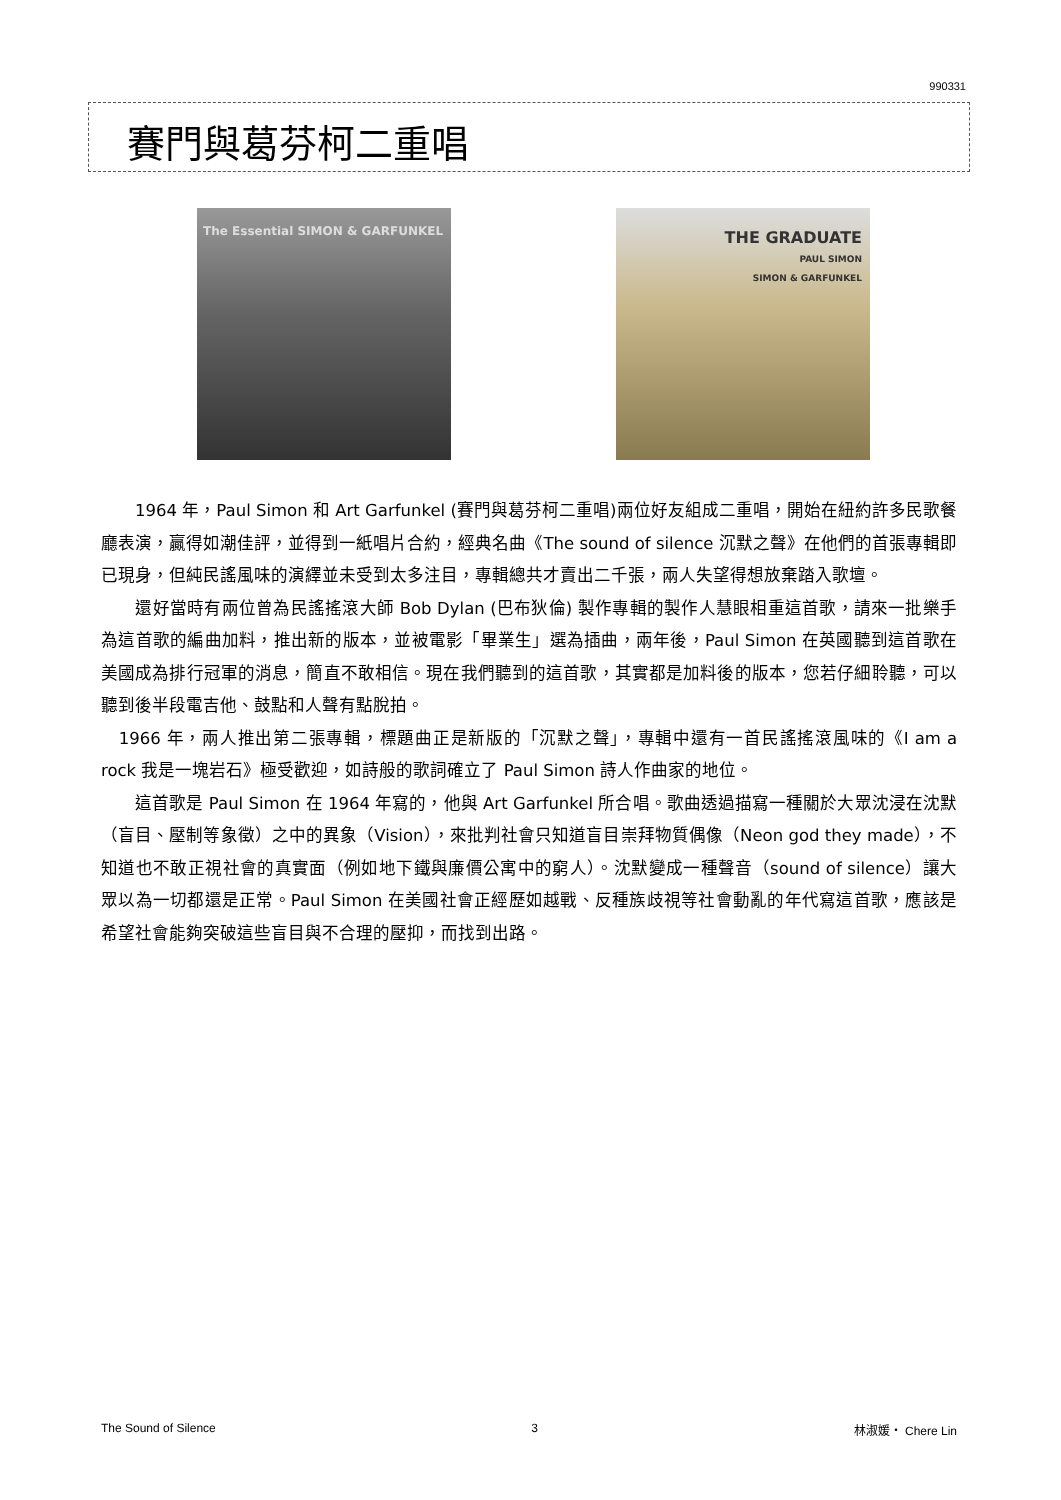990331
賽門與葛芬柯二重唱
The Essential SIMON & GARFUNKEL
THE GRADUATE
PAUL SIMON
SIMON & GARFUNKEL
　　1964 年，Paul Simon 和 Art Garfunkel (賽門與葛芬柯二重唱)兩位好友組成二重唱，開始在紐約許多民歌餐廳表演，贏得如潮佳評，並得到一紙唱片合約，經典名曲《The sound of silence 沉默之聲》在他們的首張專輯即已現身，但純民謠風味的演繹並未受到太多注目，專輯總共才賣出二千張，兩人失望得想放棄踏入歌壇。
　　還好當時有兩位曾為民謠搖滾大師 Bob Dylan (巴布狄倫) 製作專輯的製作人慧眼相重這首歌，請來一批樂手為這首歌的編曲加料，推出新的版本，並被電影「畢業生」選為插曲，兩年後，Paul Simon 在英國聽到這首歌在美國成為排行冠軍的消息，簡直不敢相信。現在我們聽到的這首歌，其實都是加料後的版本，您若仔細聆聽，可以聽到後半段電吉他、鼓點和人聲有點脫拍。
　1966 年，兩人推出第二張專輯，標題曲正是新版的「沉默之聲」，專輯中還有一首民謠搖滾風味的《I am a rock 我是一塊岩石》極受歡迎，如詩般的歌詞確立了 Paul Simon 詩人作曲家的地位。
　　這首歌是 Paul Simon 在 1964 年寫的，他與 Art Garfunkel 所合唱。歌曲透過描寫一種關於大眾沈浸在沈默（盲目、壓制等象徵）之中的異象（Vision），來批判社會只知道盲目崇拜物質偶像（Neon god they made），不知道也不敢正視社會的真實面（例如地下鐵與廉價公寓中的窮人）。沈默變成一種聲音（sound of silence）讓大眾以為一切都還是正常。Paul Simon 在美國社會正經歷如越戰、反種族歧視等社會動亂的年代寫這首歌，應該是希望社會能夠突破這些盲目與不合理的壓抑，而找到出路。
The Sound of Silence 3 林淑媛‧ Chere Lin